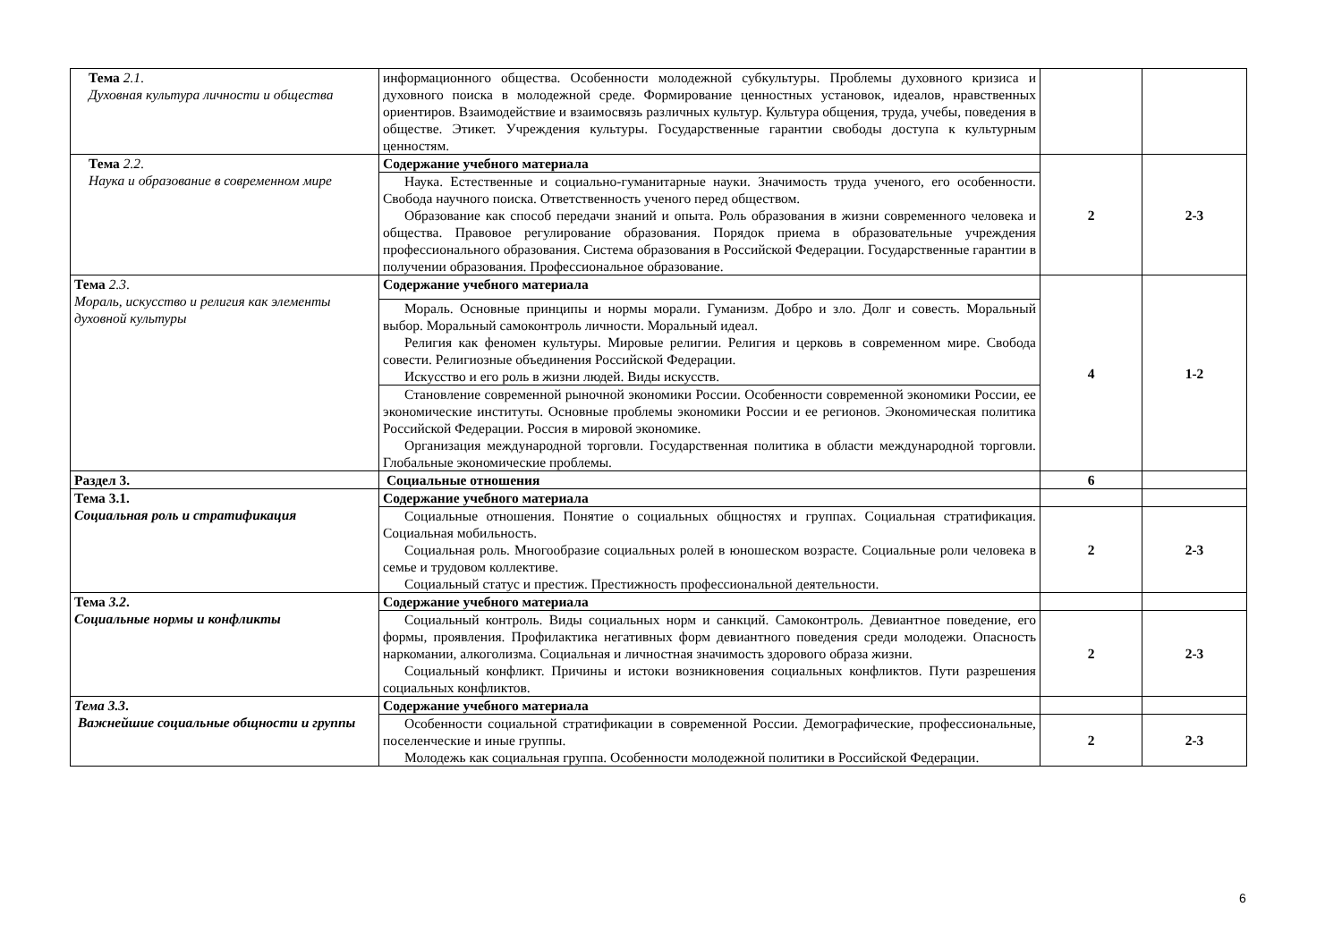| Тема 2.1 . Духовная культура личности и общества | информационного общества. Особенности молодежной субкультуры. Проблемы духовного кризиса и духовного поиска в молодежной среде. Формирование ценностных установок, идеалов, нравственных ориентиров. Взаимодействие и взаимосвязь различных культур. Культура общения, труда, учебы, поведения в обществе. Этикет. Учреждения культуры. Государственные гарантии свободы доступа к культурным ценностям. | | |
| Тема 2.2 . Наука и образование в современном мире | Содержание учебного материала | 2 | 2-3 |
| | Наука. Естественные и социально-гуманитарные науки. Значимость труда ученого, его особенности. Свобода научного поиска. Ответственность ученого перед обществом. Образование как способ передачи знаний и опыта. Роль образования в жизни современного человека и общества. Правовое регулирование образования. Порядок приема в образовательные учреждения профессионального образования. Система образования в Российской Федерации. Государственные гарантии в получении образования. Профессиональное образование. | | |
| Тема 2.3 . Мораль, искусство и религия как элементы духовной культуры | Содержание учебного материала | 4 | 1-2 |
| | Мораль. Основные принципы и нормы морали. Гуманизм. Добро и зло. Долг и совесть. Моральный выбор. Моральный самоконтроль личности. Моральный идеал. Религия как феномен культуры. Мировые религии. Религия и церковь в современном мире. Свобода совести. Религиозные объединения Российской Федерации. Искусство и его роль в жизни людей. Виды искусств. | | |
| | Становление современной рыночной экономики России. Особенности современной экономики России, ее экономические институты. Основные проблемы экономики России и ее регионов. Экономическая политика Российской Федерации. Россия в мировой экономике. Организация международной торговли. Государственная политика в области международной торговли. Глобальные экономические проблемы. | | |
| Раздел 3. | Социальные отношения | 6 | |
| Тема 3.1. Социальная роль и стратификация | Содержание учебного материала | | |
| | Социальные отношения. Понятие о социальных общностях и группах. Социальная стратификация. Социальная мобильность. Социальная роль. Многообразие социальных ролей в юношеском возрасте. Социальные роли человека в семье и трудовом коллективе. Социальный статус и престиж. Престижность профессиональной деятельности. | 2 | 2-3 |
| Тема 3.2 . Социальные нормы и конфликты | Содержание учебного материала | | |
| | Социальный контроль. Виды социальных норм и санкций. Самоконтроль. Девиантное поведение, его формы, проявления. Профилактика негативных форм девиантного поведения среди молодежи. Опасность наркомании, алкоголизма. Социальная и личностная значимость здорового образа жизни. Социальный конфликт. Причины и истоки возникновения социальных конфликтов. Пути разрешения социальных конфликтов. | 2 | 2-3 |
| Тема 3.3 . Важнейшие социальные общности и группы | Содержание учебного материала | | |
| | Особенности социальной стратификации в современной России. Демографические, профессиональные, поселенческие и иные группы. Молодежь как социальная группа. Особенности молодежной политики в Российской Федерации. | 2 | 2-3 |
6